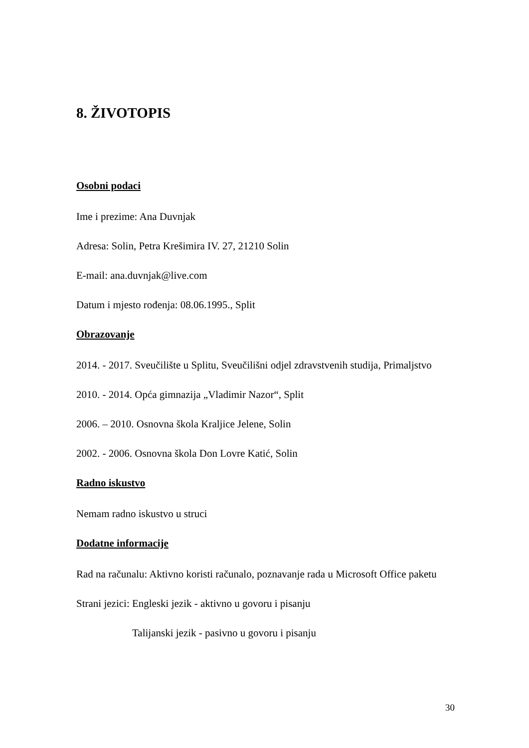8. ŽIVOTOPIS
Osobni podaci
Ime i prezime: Ana Duvnjak
Adresa: Solin, Petra Krešimira IV. 27, 21210 Solin
E-mail: ana.duvnjak@live.com
Datum i mjesto rođenja: 08.06.1995., Split
Obrazovanje
2014. - 2017. Sveučilište u Splitu, Sveučilišni odjel zdravstvenih studija, Primaljstvo
2010. - 2014. Opća gimnazija „Vladimir Nazor“, Split
2006. – 2010. Osnovna škola Kraljice Jelene, Solin
2002. - 2006. Osnovna škola Don Lovre Katić, Solin
Radno iskustvo
Nemam radno iskustvo u struci
Dodatne informacije
Rad na računalu: Aktivno koristi računalo, poznavanje rada u Microsoft Office paketu
Strani jezici: Engleski jezik - aktivno u govoru i pisanju
Talijanski jezik - pasivno u govoru i pisanju
30